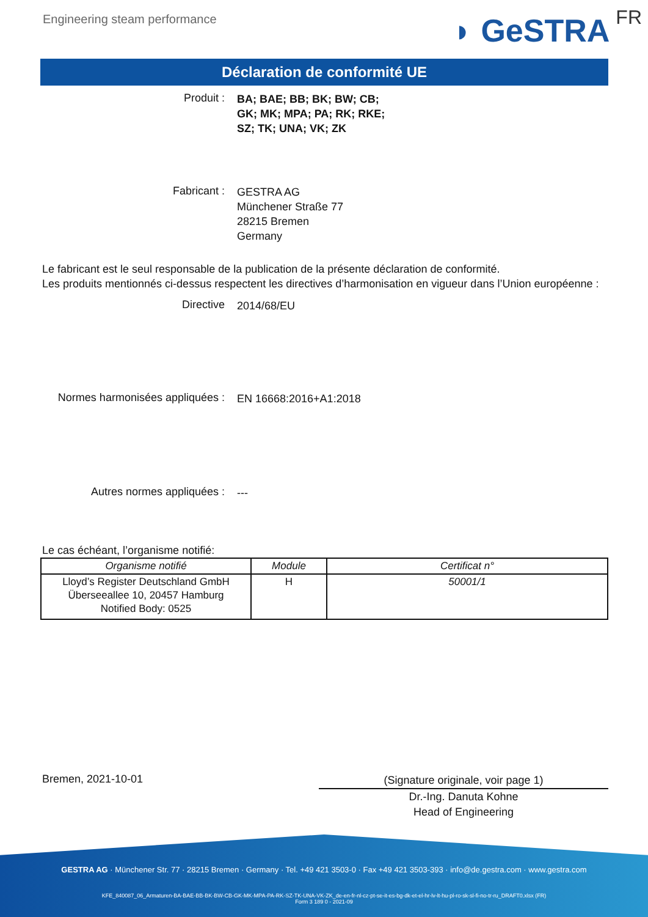Engineering steam performance
◗ GeSTRA FR
Déclaration de conformité UE
Produit :
BA; BAE; BB; BK; BW; CB;
GK; MK; MPA; PA; RK; RKE;
SZ; TK; UNA; VK; ZK
Fabricant :
GESTRA AG
Münchener Straße 77
28215 Bremen
Germany
Le fabricant est le seul responsable de la publication de la présente déclaration de conformité.
Les produits mentionnés ci-dessus respectent les directives d’harmonisation en vigueur dans l’Union européenne :
Directive
2014/68/EU
Normes harmonisées appliquées :
EN 16668:2016+A1:2018
Autres normes appliquées :
---
Le cas échéant, l’organisme notifié:
| Organisme notifié | Module | Certificat n° |
| --- | --- | --- |
| Lloyd’s Register Deutschland GmbH Überseeallee 10, 20457 Hamburg Notified Body: 0525 | H | 50001/1 |
Bremen, 2021-10-01
(Signature originale, voir page 1)
Dr.-Ing. Danuta Kohne
Head of Engineering
GESTRA AG · Münchener Str. 77 · 28215 Bremen · Germany · Tel. +49 421 3503-0 · Fax +49 421 3503-393 · info@de.gestra.com · www.gestra.com
KFE_840087_06_Armaturen-BA-BAE-BB-BK-BW-CB-GK-MK-MPA-PA-RK-SZ-TK-UNA-VK-ZK_de-en-fr-nl-cz-pt-se-it-es-bg-dk-et-el-hr-lv-lt-hu-pl-ro-sk-sl-fi-no-tr-ru_DRAFT0.xlsx (FR)
Form 3 189 0 - 2021-09